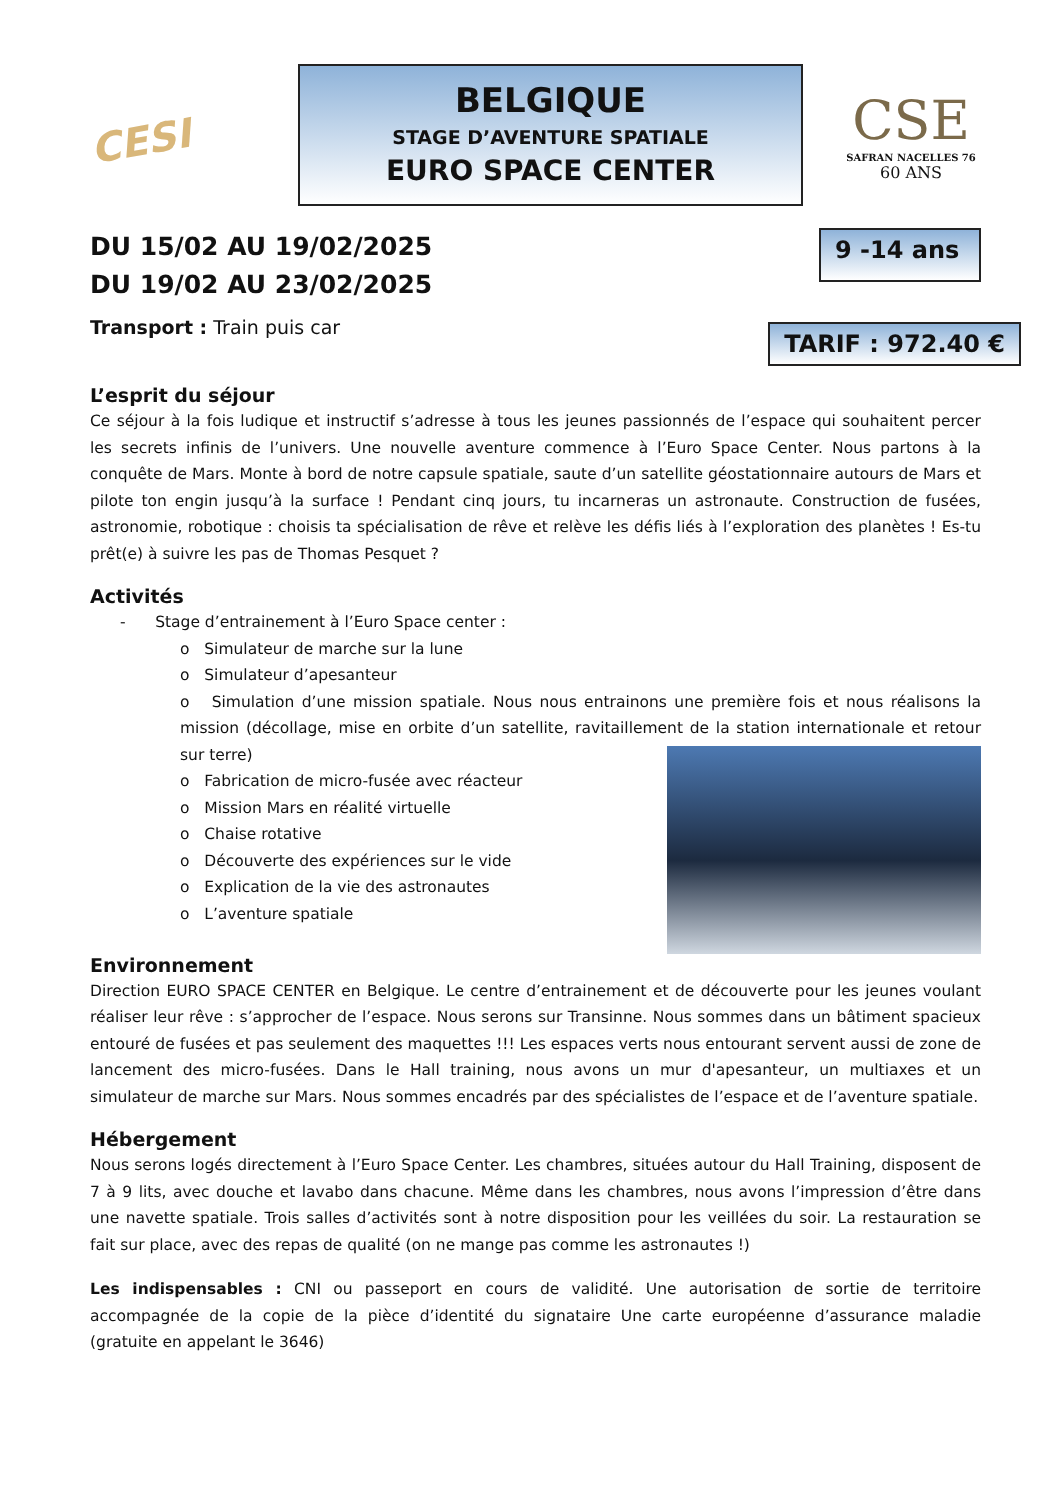CESI
BELGIQUE
STAGE D’AVENTURE SPATIALE
EURO SPACE CENTER
CSE
SAFRAN NACELLES 76
60 ANS
DU 15/02 AU 19/02/2025
DU 19/02 AU 23/02/2025
9 -14 ans
Transport : Train puis car
TARIF : 972.40 €
L’esprit du séjour
Ce séjour à la fois ludique et instructif s’adresse à tous les jeunes passionnés de l’espace qui souhaitent percer les secrets infinis de l’univers. Une nouvelle aventure commence à l’Euro Space Center. Nous partons à la conquête de Mars. Monte à bord de notre capsule spatiale, saute d’un satellite géostationnaire autours de Mars et pilote ton engin jusqu’à la surface ! Pendant cinq jours, tu incarneras un astronaute. Construction de fusées, astronomie, robotique : choisis ta spécialisation de rêve et relève les défis liés à l’exploration des planètes ! Es-tu prêt(e) à suivre les pas de Thomas Pesquet ?
Activités
- Stage d’entrainement à l’Euro Space center :
o Simulateur de marche sur la lune
o Simulateur d’apesanteur
o Simulation d’une mission spatiale. Nous nous entrainons une première fois et nous réalisons la mission (décollage, mise en orbite d’un satellite, ravitaillement de la station internationale et retour sur terre)
o Fabrication de micro-fusée avec réacteur
o Mission Mars en réalité virtuelle
o Chaise rotative
o Découverte des expériences sur le vide
o Explication de la vie des astronautes
o L’aventure spatiale
Environnement
Direction EURO SPACE CENTER en Belgique. Le centre d’entrainement et de découverte pour les jeunes voulant réaliser leur rêve : s’approcher de l’espace. Nous serons sur Transinne. Nous sommes dans un bâtiment spacieux entouré de fusées et pas seulement des maquettes !!! Les espaces verts nous entourant servent aussi de zone de lancement des micro-fusées. Dans le Hall training, nous avons un mur d'apesanteur, un multiaxes et un simulateur de marche sur Mars. Nous sommes encadrés par des spécialistes de l’espace et de l’aventure spatiale.
Hébergement
Nous serons logés directement à l’Euro Space Center. Les chambres, situées autour du Hall Training, disposent de 7 à 9 lits, avec douche et lavabo dans chacune. Même dans les chambres, nous avons l’impression d’être dans une navette spatiale. Trois salles d’activités sont à notre disposition pour les veillées du soir. La restauration se fait sur place, avec des repas de qualité (on ne mange pas comme les astronautes !)
Les indispensables : CNI ou passeport en cours de validité. Une autorisation de sortie de territoire accompagnée de la copie de la pièce d’identité du signataire Une carte européenne d’assurance maladie (gratuite en appelant le 3646)